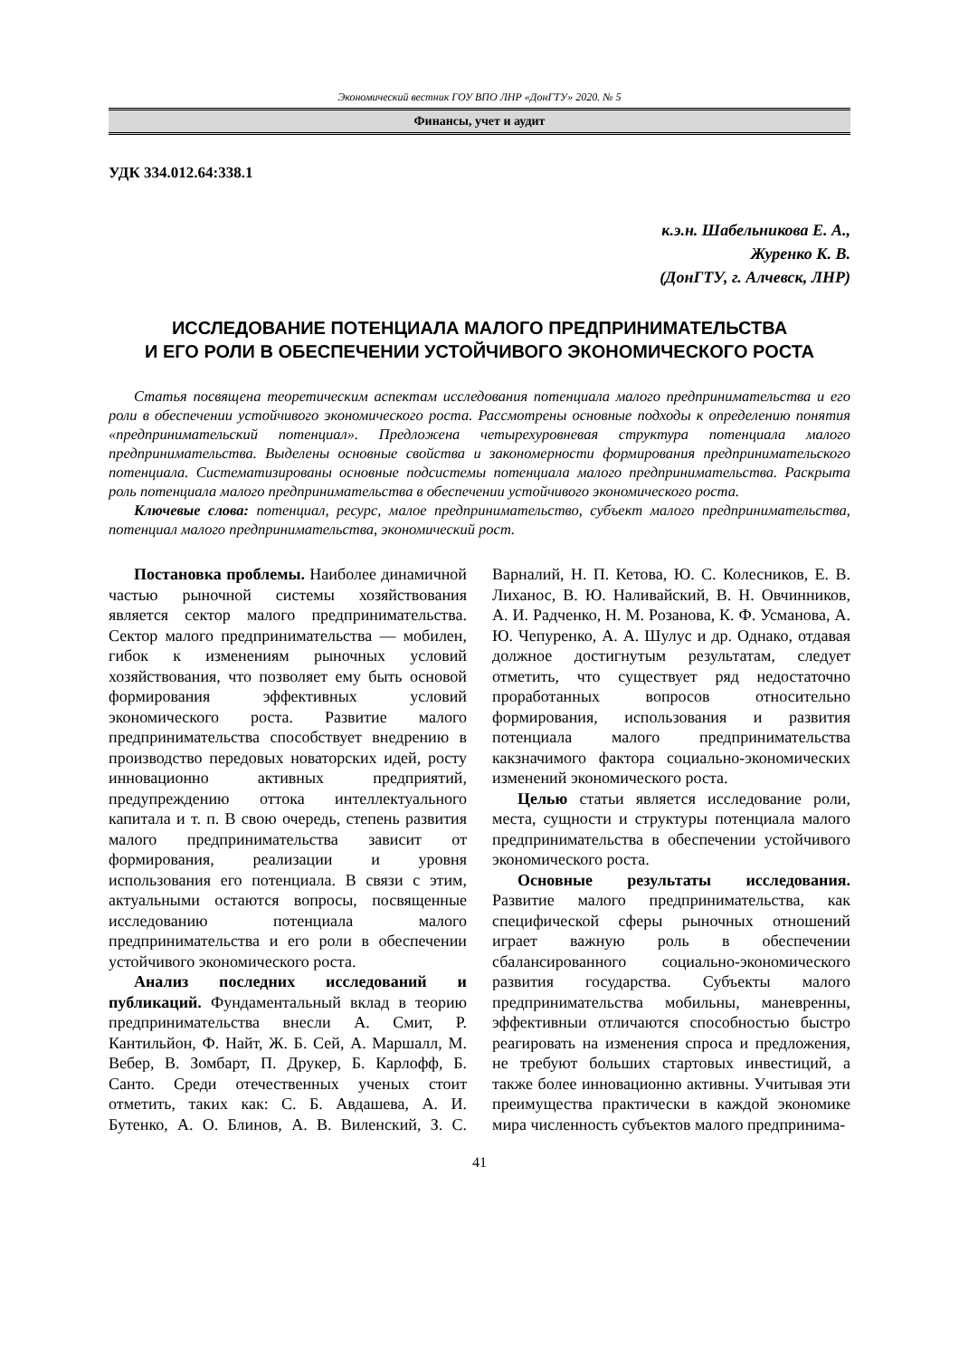Экономический вестник ГОУ ВПО ЛНР «ДонГТУ» 2020. № 5
Финансы, учет и аудит
УДК 334.012.64:338.1
к.э.н. Шабельникова Е. А.,
Журенко К. В.
(ДонГТУ, г. Алчевск, ЛНР)
ИССЛЕДОВАНИЕ ПОТЕНЦИАЛА МАЛОГО ПРЕДПРИНИМАТЕЛЬСТВА
И ЕГО РОЛИ В ОБЕСПЕЧЕНИИ УСТОЙЧИВОГО ЭКОНОМИЧЕСКОГО РОСТА
Статья посвящена теоретическим аспектам исследования потенциала малого предпринимательства и его роли в обеспечении устойчивого экономического роста. Рассмотрены основные подходы к определению понятия «предпринимательский потенциал». Предложена четырехуровневая структура потенциала малого предпринимательства. Выделены основные свойства и закономерности формирования предпринимательского потенциала. Систематизированы основные подсистемы потенциала малого предпринимательства. Раскрыта роль потенциала малого предпринимательства в обеспечении устойчивого экономического роста.
Ключевые слова: потенциал, ресурс, малое предпринимательство, субъект малого предпринимательства, потенциал малого предпринимательства, экономический рост.
Постановка проблемы. Наиболее динамичной частью рыночной системы хозяйствования является сектор малого предпринимательства. Сектор малого предпринимательства — мобилен, гибок к изменениям рыночных условий хозяйствования, что позволяет ему быть основой формирования эффективных условий экономического роста. Развитие малого предпринимательства способствует внедрению в производство передовых новаторских идей, росту инновационно активных предприятий, предупреждению оттока интеллектуального капитала и т. п. В свою очередь, степень развития малого предпринимательства зависит от формирования, реализации и уровня использования его потенциала. В связи с этим, актуальными остаются вопросы, посвященные исследованию потенциала малого предпринимательства и его роли в обеспечении устойчивого экономического роста.
Анализ последних исследований и публикаций. Фундаментальный вклад в теорию предпринимательства внесли А. Смит, Р. Кантильйон, Ф. Найт, Ж. Б. Сей, А. Маршалл, М. Вебер, В. Зомбарт, П. Друкер, Б. Карлофф, Б. Санто. Среди отечественных ученых стоит отметить, таких как: С. Б. Авдашева, А. И. Бутенко, А. О. Блинов, А. В. Виленский, З. С. Варналий, Н. П. Кетова, Ю. С. Колесников, Е. В. Лиханос, В. Ю. Наливайский, В. Н. Овчинников, А. И. Радченко, Н. М. Розанова, К. Ф. Усманова, А. Ю. Чепуренко, А. А. Шулус и др. Однако, отдавая должное достигнутым результатам, следует отметить, что существует ряд недостаточно проработанных вопросов относительно формирования, использования и развития потенциала малого предпринимательства какзначимого фактора социально-экономических изменений экономического роста.
Целью статьи является исследование роли, места, сущности и структуры потенциала малого предпринимательства в обеспечении устойчивого экономического роста.
Основные результаты исследования. Развитие малого предпринимательства, как специфической сферы рыночных отношений играет важную роль в обеспечении сбалансированного социально-экономического развития государства. Субъекты малого предпринимательства мобильны, маневренны, эффективныи отличаются способностью быстро реагировать на изменения спроса и предложения, не требуют больших стартовых инвестиций, а также более инновационно активны. Учитывая эти преимущества практически в каждой экономике мира численность субъектов малого предпринима-
41